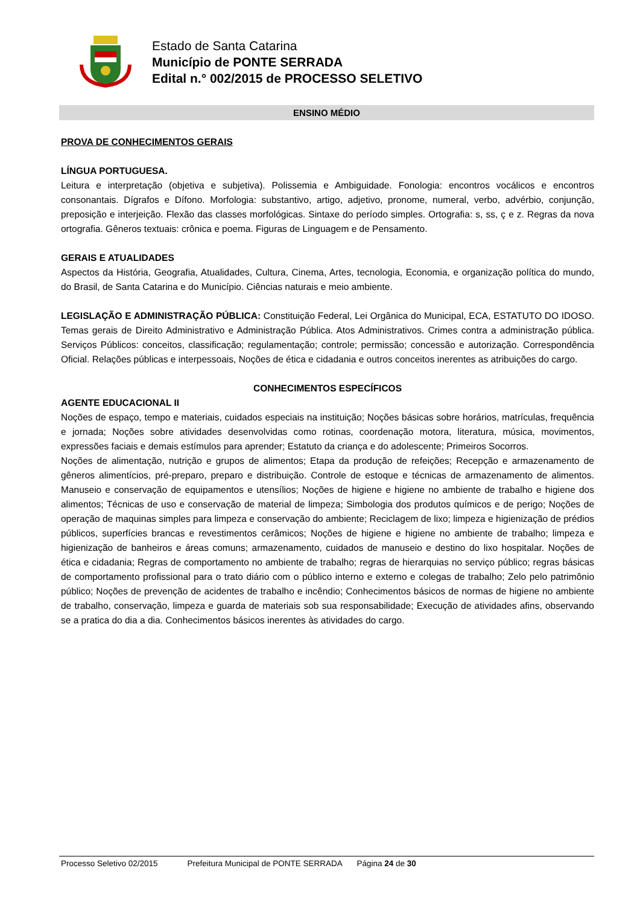Estado de Santa Catarina
Município de PONTE SERRADA
Edital n.° 002/2015 de PROCESSO SELETIVO
ENSINO MÉDIO
PROVA DE CONHECIMENTOS GERAIS
LÍNGUA PORTUGUESA.
Leitura e interpretação (objetiva e subjetiva). Polissemia e Ambiguidade. Fonologia: encontros vocálicos e encontros consonantais. Dígrafos e Dífono. Morfologia: substantivo, artigo, adjetivo, pronome, numeral, verbo, advérbio, conjunção, preposição e interjeição. Flexão das classes morfológicas. Sintaxe do período simples. Ortografia: s, ss, ç e z. Regras da nova ortografia. Gêneros textuais: crônica e poema. Figuras de Linguagem e de Pensamento.
GERAIS E ATUALIDADES
Aspectos da História, Geografia, Atualidades, Cultura, Cinema, Artes, tecnologia, Economia, e organização política do mundo, do Brasil, de Santa Catarina e do Município. Ciências naturais e meio ambiente.
LEGISLAÇÃO E ADMINISTRAÇÃO PÚBLICA: Constituição Federal, Lei Orgânica do Municipal, ECA, ESTATUTO DO IDOSO. Temas gerais de Direito Administrativo e Administração Pública. Atos Administrativos. Crimes contra a administração pública. Serviços Públicos: conceitos, classificação; regulamentação; controle; permissão; concessão e autorização. Correspondência Oficial. Relações públicas e interpessoais, Noções de ética e cidadania e outros conceitos inerentes as atribuições do cargo.
CONHECIMENTOS ESPECÍFICOS
AGENTE EDUCACIONAL II
Noções de espaço, tempo e materiais, cuidados especiais na instituição; Noções básicas sobre horários, matrículas, frequência e jornada; Noções sobre atividades desenvolvidas como rotinas, coordenação motora, literatura, música, movimentos, expressões faciais e demais estímulos para aprender; Estatuto da criança e do adolescente; Primeiros Socorros.
Noções de alimentação, nutrição e grupos de alimentos; Etapa da produção de refeições; Recepção e armazenamento de gêneros alimentícios, pré-preparo, preparo e distribuição. Controle de estoque e técnicas de armazenamento de alimentos. Manuseio e conservação de equipamentos e utensílios; Noções de higiene e higiene no ambiente de trabalho e higiene dos alimentos; Técnicas de uso e conservação de material de limpeza; Simbologia dos produtos químicos e de perigo; Noções de operação de maquinas simples para limpeza e conservação do ambiente; Reciclagem de lixo; limpeza e higienização de prédios públicos, superfícies brancas e revestimentos cerâmicos; Noções de higiene e higiene no ambiente de trabalho; limpeza e higienização de banheiros e áreas comuns; armazenamento, cuidados de manuseio e destino do lixo hospitalar. Noções de ética e cidadania; Regras de comportamento no ambiente de trabalho; regras de hierarquias no serviço público; regras básicas de comportamento profissional para o trato diário com o público interno e externo e colegas de trabalho; Zelo pelo patrimônio público; Noções de prevenção de acidentes de trabalho e incêndio; Conhecimentos básicos de normas de higiene no ambiente de trabalho, conservação, limpeza e guarda de materiais sob sua responsabilidade; Execução de atividades afins, observando se a pratica do dia a dia. Conhecimentos básicos inerentes às atividades do cargo.
Processo Seletivo 02/2015 Prefeitura Municipal de PONTE SERRADA Página 24 de 30